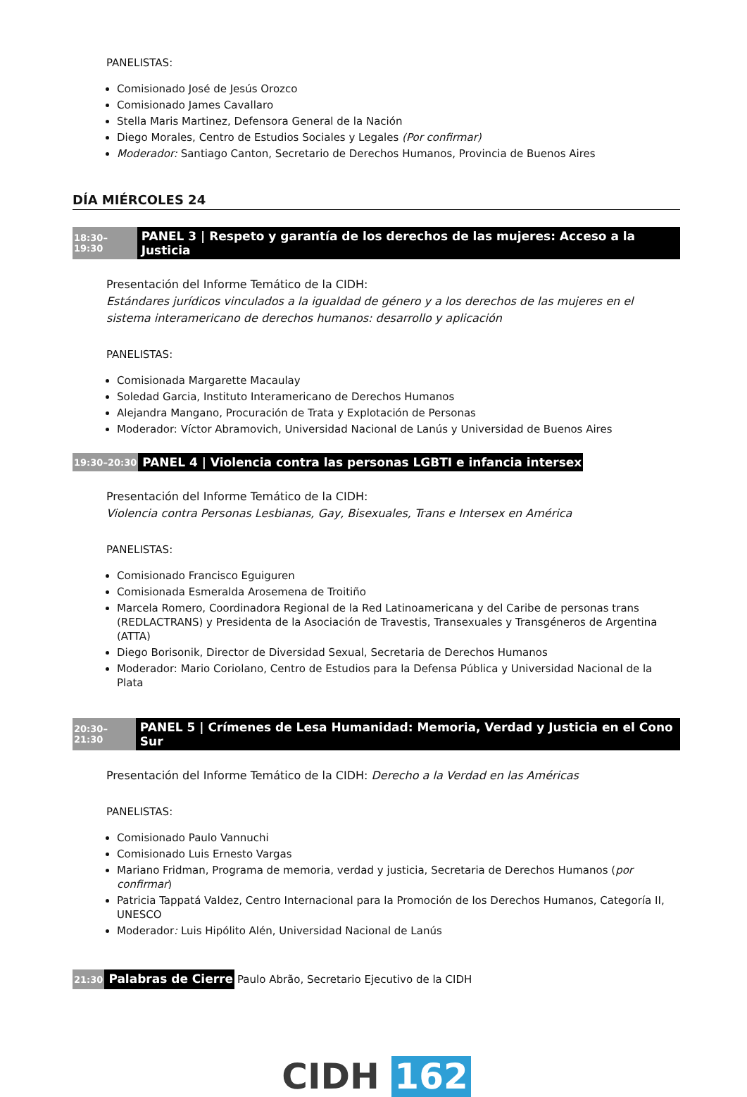PANELISTAS:
Comisionado José de Jesús Orozco
Comisionado James Cavallaro
Stella Maris Martinez, Defensora General de la Nación
Diego Morales, Centro de Estudios Sociales y Legales (Por confirmar)
Moderador: Santiago Canton, Secretario de Derechos Humanos, Provincia de Buenos Aires
DÍA MIÉRCOLES 24
18:30–19:30 PANEL 3 | Respeto y garantía de los derechos de las mujeres: Acceso a la Justicia
Presentación del Informe Temático de la CIDH:
Estándares jurídicos vinculados a la igualdad de género y a los derechos de las mujeres en el sistema interamericano de derechos humanos: desarrollo y aplicación
PANELISTAS:
Comisionada Margarette Macaulay
Soledad Garcia, Instituto Interamericano de Derechos Humanos
Alejandra Mangano, Procuración de Trata y Explotación de Personas
Moderador: Víctor Abramovich, Universidad Nacional de Lanús y Universidad de Buenos Aires
19:30–20:30 PANEL 4 | Violencia contra las personas LGBTI e infancia intersex
Presentación del Informe Temático de la CIDH:
Violencia contra Personas Lesbianas, Gay, Bisexuales, Trans e Intersex en América
PANELISTAS:
Comisionado Francisco Eguiguren
Comisionada Esmeralda Arosemena de Troitiño
Marcela Romero, Coordinadora Regional de la Red Latinoamericana y del Caribe de personas trans (REDLACTRANS) y Presidenta de la Asociación de Travestis, Transexuales y Transgéneros de Argentina (ATTA)
Diego Borisonik, Director de Diversidad Sexual, Secretaria de Derechos Humanos
Moderador: Mario Coriolano, Centro de Estudios para la Defensa Pública y Universidad Nacional de la Plata
20:30–21:30 PANEL 5 | Crímenes de Lesa Humanidad: Memoria, Verdad y Justicia en el Cono Sur
Presentación del Informe Temático de la CIDH: Derecho a la Verdad en las Américas
PANELISTAS:
Comisionado Paulo Vannuchi
Comisionado Luis Ernesto Vargas
Mariano Fridman, Programa de memoria, verdad y justicia, Secretaria de Derechos Humanos (por confirmar)
Patricia Tappatá Valdez, Centro Internacional para la Promoción de los Derechos Humanos, Categoría II, UNESCO
Moderador: Luis Hipólito Alén, Universidad Nacional de Lanús
21:30 Palabras de Cierre Paulo Abrão, Secretario Ejecutivo de la CIDH
CIDH 162